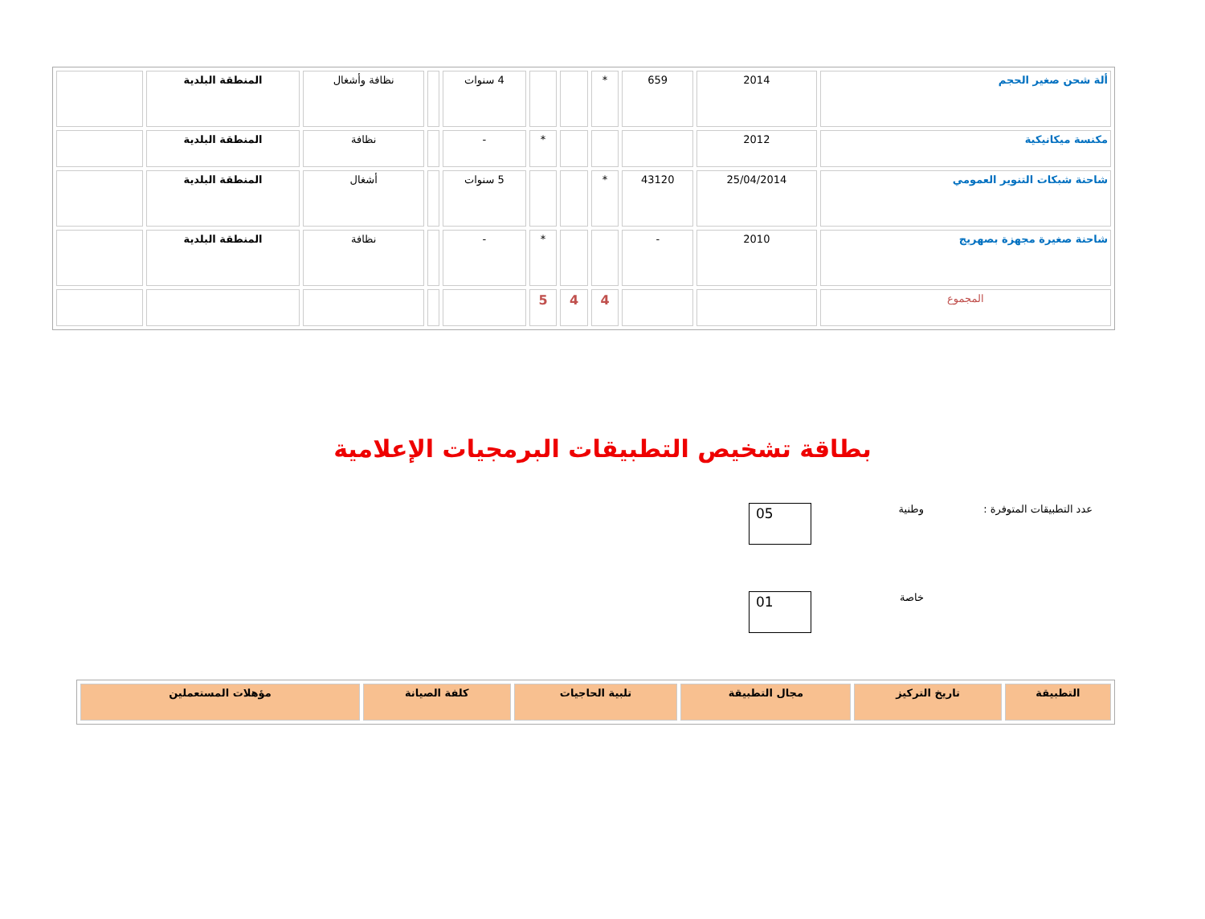| ألة شحن صغير الحجم | 2014 | 659 | * | | | 4 سنوات | | نظافة وأشغال | المنطقة البلدية | |
| مكنسة ميكانيكية | 2012 | | | | * | - | | نظافة | المنطقة البلدية | |
| شاحنة شبكات التنوير العمومي | 25/04/2014 | 43120 | * | | | 5 سنوات | | أشغال | المنطقة البلدية | |
| شاحنة صغيرة مجهزة بصهريج | 2010 | - | | | * | - | | نظافة | المنطقة البلدية | |
| المجموع | | | 4 | 4 | 5 | | | | | |
بطاقة تشخيص التطبيقات البرمجيات الإعلامية
عدد التطبيقات المتوفرة : وطنية
05
خاصة
01
| التطبيقة | تاريخ التركيز | مجال التطبيقة | تلبية الحاجيات | كلفة الصيانة | مؤهلات المستعملين |
| --- | --- | --- | --- | --- | --- |